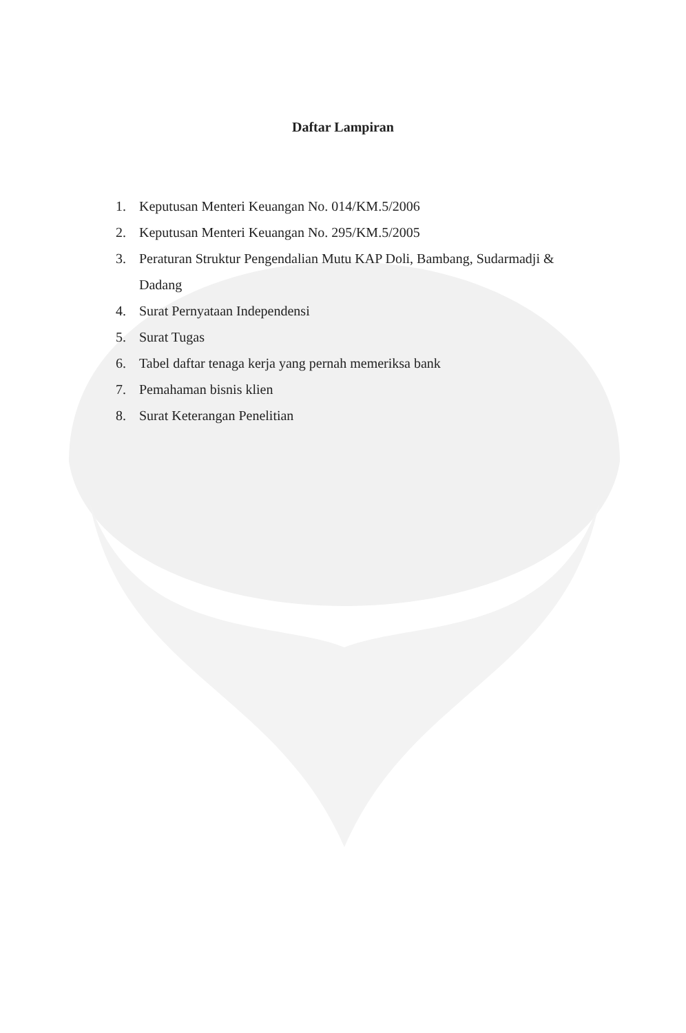Daftar Lampiran
1. Keputusan Menteri Keuangan No. 014/KM.5/2006
2. Keputusan Menteri Keuangan No. 295/KM.5/2005
3. Peraturan Struktur Pengendalian Mutu KAP Doli, Bambang, Sudarmadji & Dadang
4. Surat Pernyataan Independensi
5. Surat Tugas
6. Tabel daftar tenaga kerja yang pernah memeriksa bank
7. Pemahaman bisnis klien
8. Surat Keterangan Penelitian